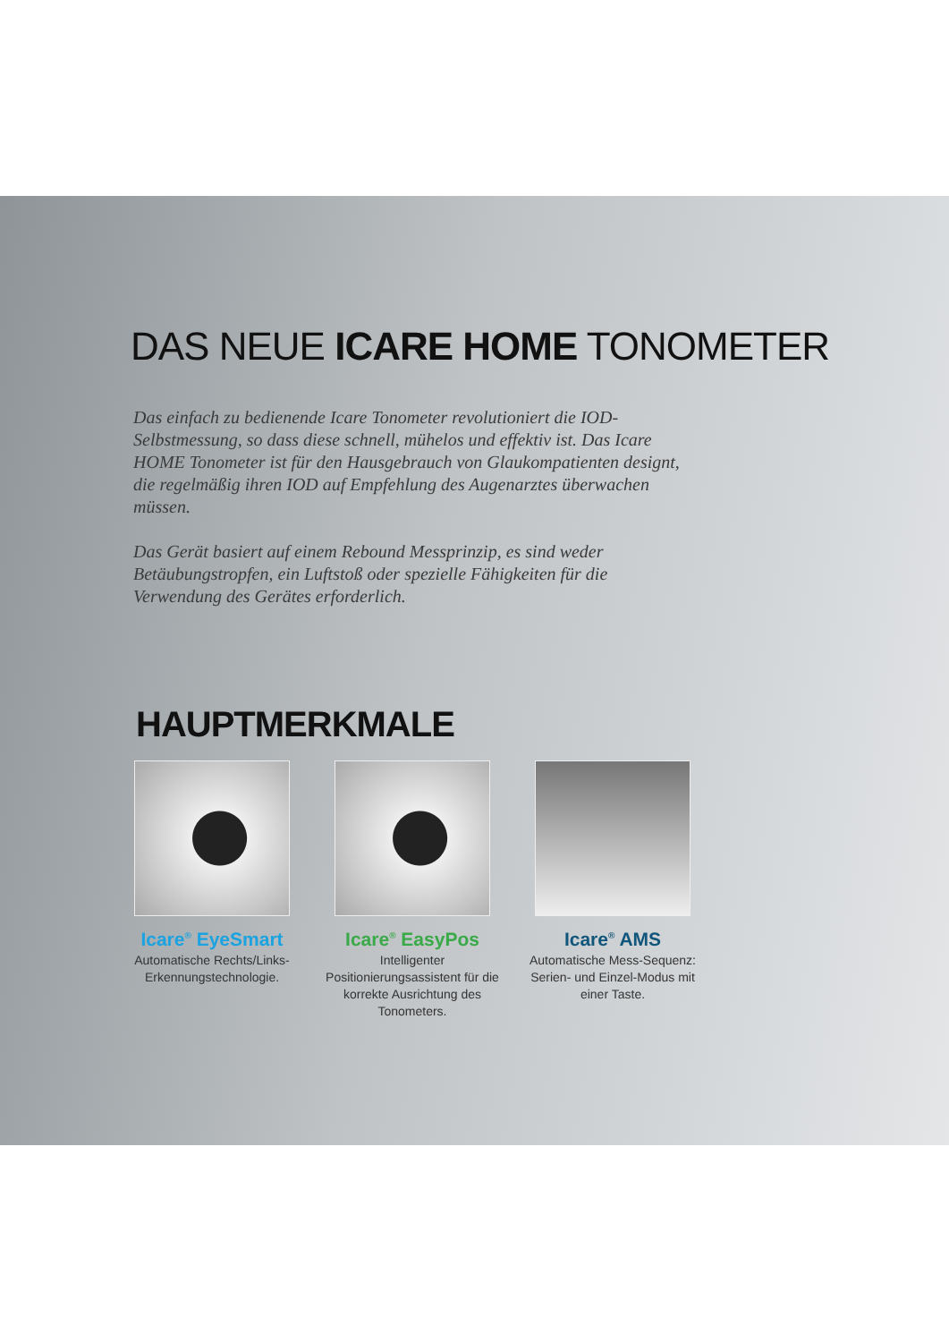DAS NEUE ICARE HOME TONOMETER
Das einfach zu bedienende Icare Tonometer revolutioniert die IOD-Selbstmessung, so dass diese schnell, mühelos und effektiv ist. Das Icare HOME Tonometer ist für den Hausgebrauch von Glaukompatienten designt, die regelmäßig ihren IOD auf Empfehlung des Augenarztes überwachen müssen.
Das Gerät basiert auf einem Rebound Messprinzip, es sind weder Betäubungstropfen, ein Luftstoß oder spezielle Fähigkeiten für die Verwendung des Gerätes erforderlich.
HAUPTMERKMALE
Icare<sup>®</sup> EyeSmart
Automatische Rechts/Links-Erkennungstechnologie.
Icare<sup>®</sup> EasyPos
Intelligenter Positionierungsassistent für die korrekte Ausrichtung des Tonometers.
Icare<sup>®</sup> AMS
Automatische Mess-Sequenz: Serien- und Einzel-Modus mit einer Taste.